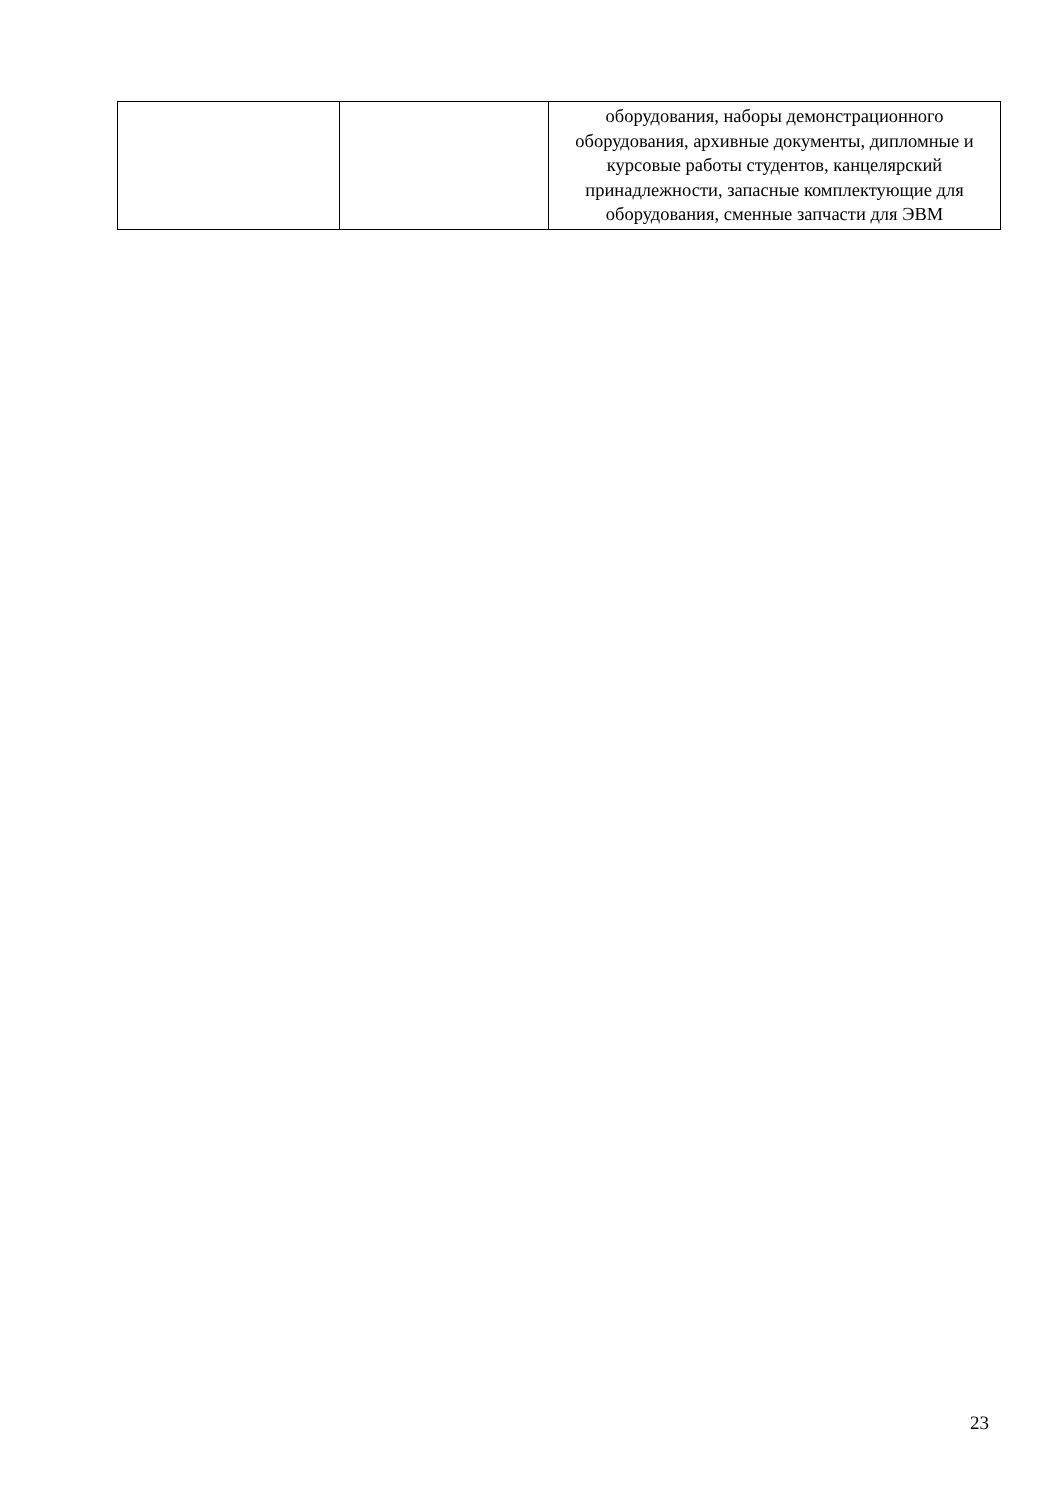| | | оборудования, наборы демонстрационного оборудования, архивные документы, дипломные и курсовые работы студентов, канцелярский принадлежности, запасные комплектующие для оборудования, сменные запчасти для ЭВМ |
23